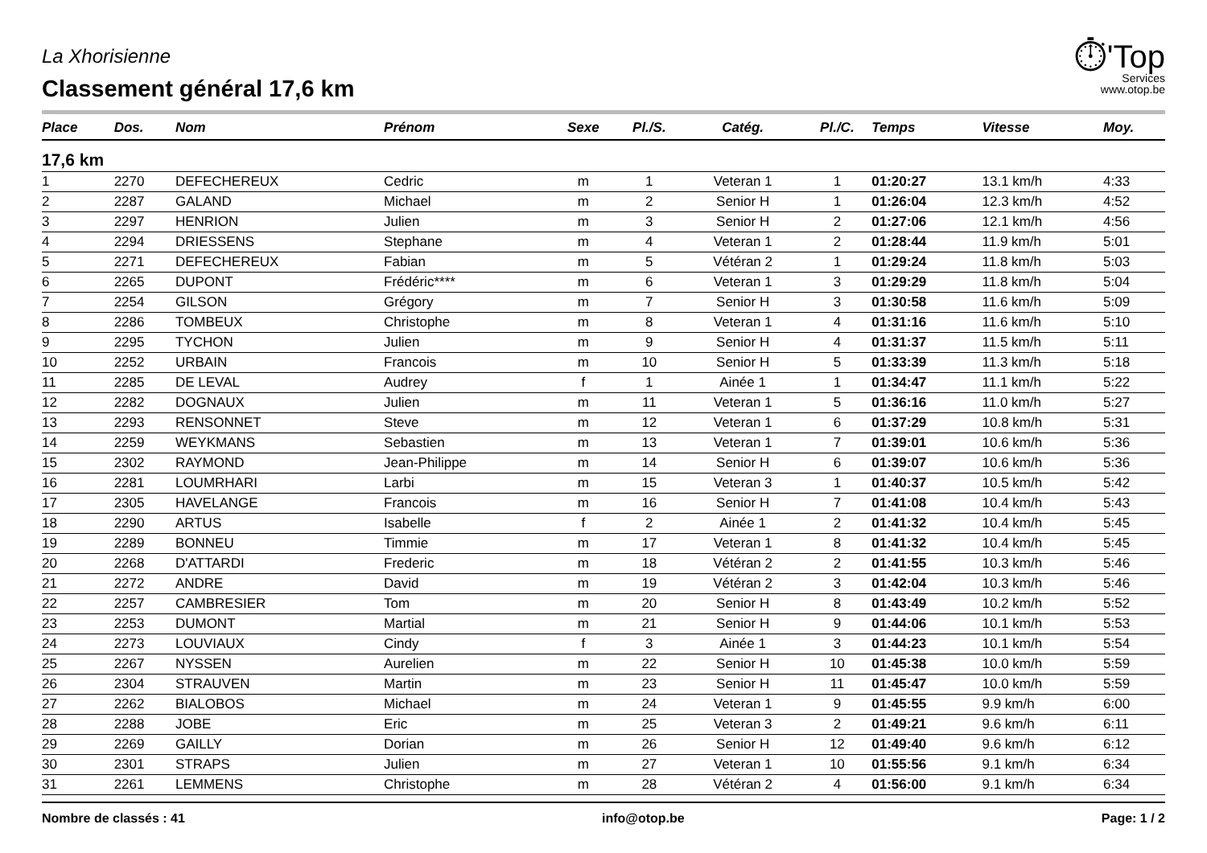La Xhorisienne
Classement général 17,6 km
⏱'Top
Services
www.otop.be
| Place | Dos. | Nom | Prénom | Sexe | Pl./S. | Catég. | Pl./C. | Temps | Vitesse | Moy. |
| --- | --- | --- | --- | --- | --- | --- | --- | --- | --- | --- |
| 17,6 km | | | | | | | | | | |
| 1 | 2270 | DEFECHEREUX | Cedric | m | 1 | Veteran 1 | 1 | 01:20:27 | 13.1 km/h | 4:33 |
| 2 | 2287 | GALAND | Michael | m | 2 | Senior H | 1 | 01:26:04 | 12.3 km/h | 4:52 |
| 3 | 2297 | HENRION | Julien | m | 3 | Senior H | 2 | 01:27:06 | 12.1 km/h | 4:56 |
| 4 | 2294 | DRIESSENS | Stephane | m | 4 | Veteran 1 | 2 | 01:28:44 | 11.9 km/h | 5:01 |
| 5 | 2271 | DEFECHEREUX | Fabian | m | 5 | Vétéran 2 | 1 | 01:29:24 | 11.8 km/h | 5:03 |
| 6 | 2265 | DUPONT | Frédéric**** | m | 6 | Veteran 1 | 3 | 01:29:29 | 11.8 km/h | 5:04 |
| 7 | 2254 | GILSON | Grégory | m | 7 | Senior H | 3 | 01:30:58 | 11.6 km/h | 5:09 |
| 8 | 2286 | TOMBEUX | Christophe | m | 8 | Veteran 1 | 4 | 01:31:16 | 11.6 km/h | 5:10 |
| 9 | 2295 | TYCHON | Julien | m | 9 | Senior H | 4 | 01:31:37 | 11.5 km/h | 5:11 |
| 10 | 2252 | URBAIN | Francois | m | 10 | Senior H | 5 | 01:33:39 | 11.3 km/h | 5:18 |
| 11 | 2285 | DE LEVAL | Audrey | f | 1 | Ainée 1 | 1 | 01:34:47 | 11.1 km/h | 5:22 |
| 12 | 2282 | DOGNAUX | Julien | m | 11 | Veteran 1 | 5 | 01:36:16 | 11.0 km/h | 5:27 |
| 13 | 2293 | RENSONNET | Steve | m | 12 | Veteran 1 | 6 | 01:37:29 | 10.8 km/h | 5:31 |
| 14 | 2259 | WEYKMANS | Sebastien | m | 13 | Veteran 1 | 7 | 01:39:01 | 10.6 km/h | 5:36 |
| 15 | 2302 | RAYMOND | Jean-Philippe | m | 14 | Senior H | 6 | 01:39:07 | 10.6 km/h | 5:36 |
| 16 | 2281 | LOUMRHARI | Larbi | m | 15 | Veteran 3 | 1 | 01:40:37 | 10.5 km/h | 5:42 |
| 17 | 2305 | HAVELANGE | Francois | m | 16 | Senior H | 7 | 01:41:08 | 10.4 km/h | 5:43 |
| 18 | 2290 | ARTUS | Isabelle | f | 2 | Ainée 1 | 2 | 01:41:32 | 10.4 km/h | 5:45 |
| 19 | 2289 | BONNEU | Timmie | m | 17 | Veteran 1 | 8 | 01:41:32 | 10.4 km/h | 5:45 |
| 20 | 2268 | D'ATTARDI | Frederic | m | 18 | Vétéran 2 | 2 | 01:41:55 | 10.3 km/h | 5:46 |
| 21 | 2272 | ANDRE | David | m | 19 | Vétéran 2 | 3 | 01:42:04 | 10.3 km/h | 5:46 |
| 22 | 2257 | CAMBRESIER | Tom | m | 20 | Senior H | 8 | 01:43:49 | 10.2 km/h | 5:52 |
| 23 | 2253 | DUMONT | Martial | m | 21 | Senior H | 9 | 01:44:06 | 10.1 km/h | 5:53 |
| 24 | 2273 | LOUVIAUX | Cindy | f | 3 | Ainée 1 | 3 | 01:44:23 | 10.1 km/h | 5:54 |
| 25 | 2267 | NYSSEN | Aurelien | m | 22 | Senior H | 10 | 01:45:38 | 10.0 km/h | 5:59 |
| 26 | 2304 | STRAUVEN | Martin | m | 23 | Senior H | 11 | 01:45:47 | 10.0 km/h | 5:59 |
| 27 | 2262 | BIALOBOS | Michael | m | 24 | Veteran 1 | 9 | 01:45:55 | 9.9 km/h | 6:00 |
| 28 | 2288 | JOBE | Eric | m | 25 | Veteran 3 | 2 | 01:49:21 | 9.6 km/h | 6:11 |
| 29 | 2269 | GAILLY | Dorian | m | 26 | Senior H | 12 | 01:49:40 | 9.6 km/h | 6:12 |
| 30 | 2301 | STRAPS | Julien | m | 27 | Veteran 1 | 10 | 01:55:56 | 9.1 km/h | 6:34 |
| 31 | 2261 | LEMMENS | Christophe | m | 28 | Vétéran 2 | 4 | 01:56:00 | 9.1 km/h | 6:34 |
Nombre de classés : 41 info@otop.be Page: 1 / 2